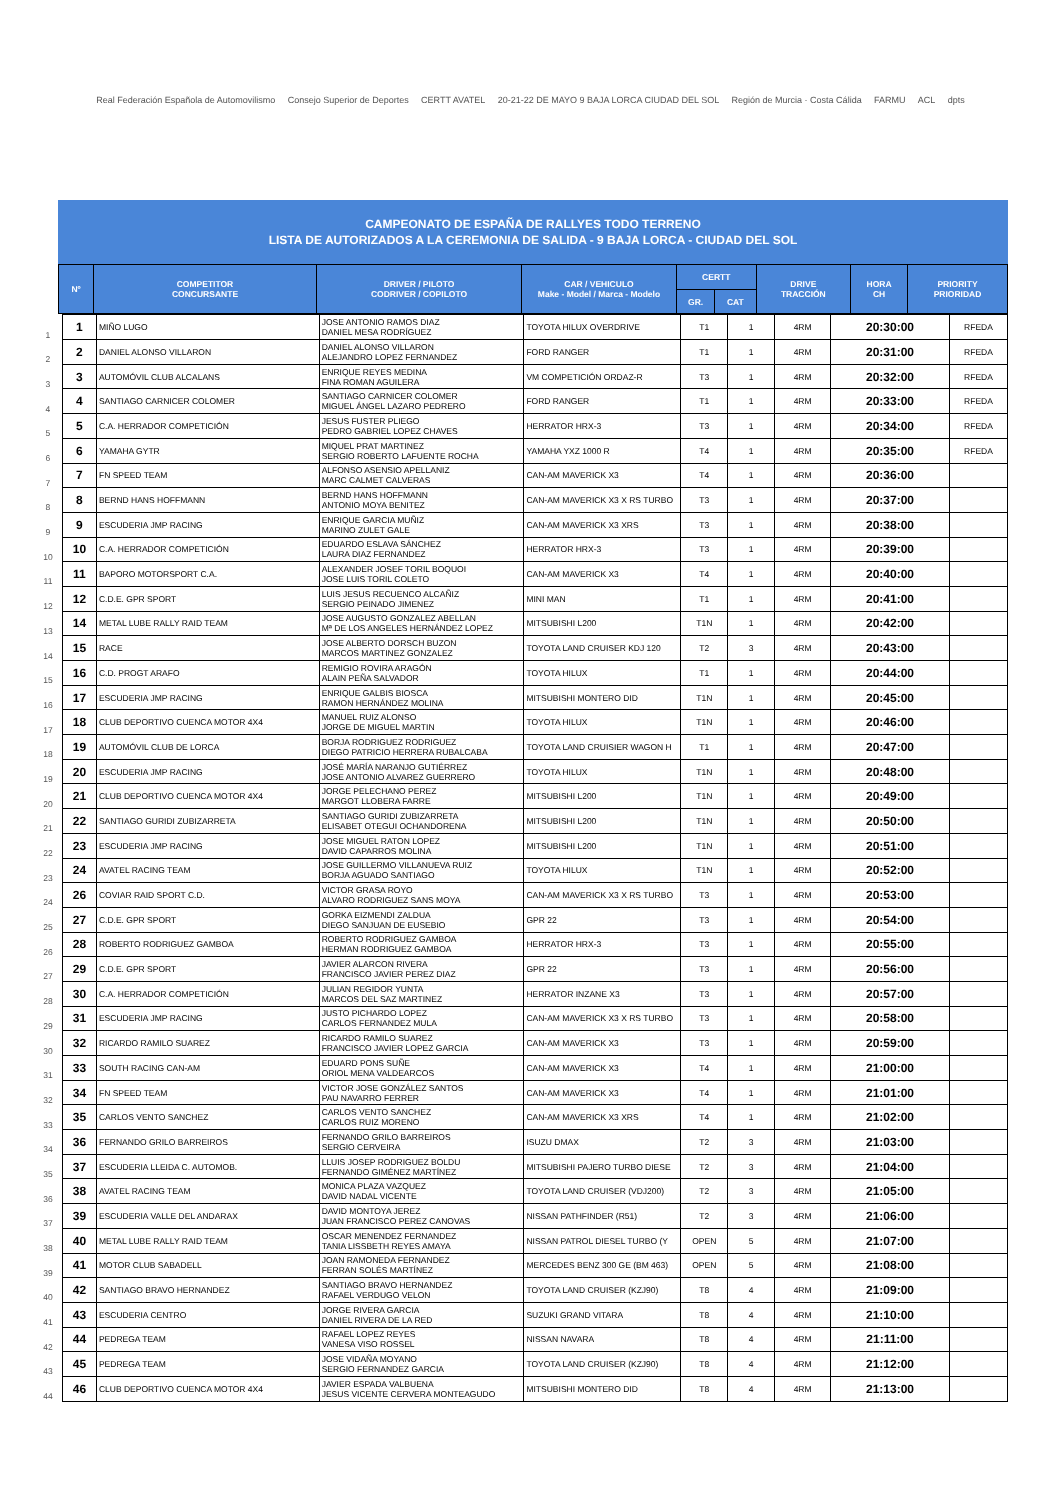Real Federación Española de Automovilismo Consejo Superior de Deportes CERTT AVATEL 20-21-22 DE MAYO 9 BAJA LORCA CIUDAD DEL SOL Región de Murcia · Costa Cálida FARMU ACL dpts
CAMPEONATO DE ESPAÑA DE RALLYES TODO TERRENO
LISTA DE AUTORIZADOS A LA CEREMONIA DE SALIDA - 9 BAJA LORCA - CIUDAD DEL SOL
| Nº | COMPETITOR CONCURSANTE | DRIVER / PILOTO CODRIVER / COPILOTO | CAR / VEHICULO Make - Model / Marca - Modelo | CERTT | | DRIVE TRACCIÓN | HORA CH | PRIORITY PRIORIDAD |
| --- | --- | --- | --- | --- | --- | --- | --- | --- |
| | | | | GR. | CAT | | | |
| 1 | 1 | MIÑO LUGO | JOSE ANTONIO RAMOS DIAZ DANIEL MESA RODRÍGUEZ | TOYOTA HILUX OVERDRIVE | T1 | 1 | 4RM | 20:30:00 | RFEDA |
| 2 | 2 | DANIEL ALONSO VILLARON | DANIEL ALONSO VILLARON ALEJANDRO LOPEZ FERNANDEZ | FORD RANGER | T1 | 1 | 4RM | 20:31:00 | RFEDA |
| 3 | 3 | AUTOMÓVIL CLUB ALCALANS | ENRIQUE REYES MEDINA FINA ROMAN AGUILERA | VM COMPETICIÓN ORDAZ-R | T3 | 1 | 4RM | 20:32:00 | RFEDA |
| 4 | 4 | SANTIAGO CARNICER COLOMER | SANTIAGO CARNICER COLOMER MIGUEL ÁNGEL LAZARO PEDRERO | FORD RANGER | T1 | 1 | 4RM | 20:33:00 | RFEDA |
| 5 | 5 | C.A. HERRADOR COMPETICIÓN | JESUS FUSTER PLIEGO PEDRO GABRIEL LOPEZ CHAVES | HERRATOR HRX-3 | T3 | 1 | 4RM | 20:34:00 | RFEDA |
| 6 | 6 | YAMAHA GYTR | MIQUEL PRAT MARTINEZ SERGIO ROBERTO LAFUENTE ROCHA | YAMAHA YXZ 1000 R | T4 | 1 | 4RM | 20:35:00 | RFEDA |
| 7 | 7 | FN SPEED TEAM | ALFONSO ASENSIO APELLANIZ MARC CALMET CALVERAS | CAN-AM MAVERICK X3 | T4 | 1 | 4RM | 20:36:00 | |
| 8 | 8 | BERND HANS HOFFMANN | BERND HANS HOFFMANN ANTONIO MOYA BENITEZ | CAN-AM MAVERICK X3 X RS TURBO | T3 | 1 | 4RM | 20:37:00 | |
| 9 | 9 | ESCUDERIA JMP RACING | ENRIQUE GARCIA MUÑIZ MARINO ZULET GALE | CAN-AM MAVERICK X3 XRS | T3 | 1 | 4RM | 20:38:00 | |
| 10 | 10 | C.A. HERRADOR COMPETICIÓN | EDUARDO ESLAVA SÁNCHEZ LAURA DIAZ FERNANDEZ | HERRATOR HRX-3 | T3 | 1 | 4RM | 20:39:00 | |
| 11 | 11 | BAPORO MOTORSPORT C.A. | ALEXANDER JOSEF TORIL BOQUOI JOSE LUIS TORIL COLETO | CAN-AM MAVERICK X3 | T4 | 1 | 4RM | 20:40:00 | |
| 12 | 12 | C.D.E. GPR SPORT | LUIS JESUS RECUENCO ALCAÑIZ SERGIO PEINADO JIMENEZ | MINI MAN | T1 | 1 | 4RM | 20:41:00 | |
| 13 | 14 | METAL LUBE RALLY RAID TEAM | JOSE AUGUSTO GONZALEZ ABELLAN Mª DE LOS ANGELES HERNÁNDEZ LOPEZ | MITSUBISHI L200 | T1N | 1 | 4RM | 20:42:00 | |
| 14 | 15 | RACE | JOSE ALBERTO DORSCH BUZON MARCOS MARTINEZ GONZALEZ | TOYOTA LAND CRUISER KDJ 120 | T2 | 3 | 4RM | 20:43:00 | |
| 15 | 16 | C.D. PROGT ARAFO | REMIGIO ROVIRA ARAGÓN ALAIN PEÑA SALVADOR | TOYOTA HILUX | T1 | 1 | 4RM | 20:44:00 | |
| 16 | 17 | ESCUDERIA JMP RACING | ENRIQUE GALBIS BIOSCA RAMON HERNÁNDEZ MOLINA | MITSUBISHI MONTERO DID | T1N | 1 | 4RM | 20:45:00 | |
| 17 | 18 | CLUB DEPORTIVO CUENCA MOTOR 4X4 | MANUEL RUIZ ALONSO JORGE DE MIGUEL MARTIN | TOYOTA HILUX | T1N | 1 | 4RM | 20:46:00 | |
| 18 | 19 | AUTOMÓVIL CLUB DE LORCA | BORJA RODRIGUEZ RODRIGUEZ DIEGO PATRICIO HERRERA RUBALCABA | TOYOTA LAND CRUISIER WAGON H | T1 | 1 | 4RM | 20:47:00 | |
| 19 | 20 | ESCUDERIA JMP RACING | JOSÉ MARÍA NARANJO GUTIÉRREZ JOSE ANTONIO ALVAREZ GUERRERO | TOYOTA HILUX | T1N | 1 | 4RM | 20:48:00 | |
| 20 | 21 | CLUB DEPORTIVO CUENCA MOTOR 4X4 | JORGE PELECHANO PEREZ MARGOT LLOBERA FARRE | MITSUBISHI L200 | T1N | 1 | 4RM | 20:49:00 | |
| 21 | 22 | SANTIAGO GURIDI ZUBIZARRETA | SANTIAGO GURIDI ZUBIZARRETA ELISABET OTEGUI OCHANDORENA | MITSUBISHI L200 | T1N | 1 | 4RM | 20:50:00 | |
| 22 | 23 | ESCUDERIA JMP RACING | JOSE MIGUEL RATON LOPEZ DAVID CAPARROS MOLINA | MITSUBISHI L200 | T1N | 1 | 4RM | 20:51:00 | |
| 23 | 24 | AVATEL RACING TEAM | JOSE GUILLERMO VILLANUEVA RUIZ BORJA AGUADO SANTIAGO | TOYOTA HILUX | T1N | 1 | 4RM | 20:52:00 | |
| 24 | 26 | COVIAR RAID SPORT C.D. | VICTOR GRASA ROYO ALVARO RODRIGUEZ SANS MOYA | CAN-AM MAVERICK X3 X RS TURBO | T3 | 1 | 4RM | 20:53:00 | |
| 25 | 27 | C.D.E. GPR SPORT | GORKA EIZMENDI ZALDUA DIEGO SANJUAN DE EUSEBIO | GPR 22 | T3 | 1 | 4RM | 20:54:00 | |
| 26 | 28 | ROBERTO RODRIGUEZ GAMBOA | ROBERTO RODRIGUEZ GAMBOA HERMAN RODRIGUEZ GAMBOA | HERRATOR HRX-3 | T3 | 1 | 4RM | 20:55:00 | |
| 27 | 29 | C.D.E. GPR SPORT | JAVIER ALARCON RIVERA FRANCISCO JAVIER PEREZ DIAZ | GPR 22 | T3 | 1 | 4RM | 20:56:00 | |
| 28 | 30 | C.A. HERRADOR COMPETICIÓN | JULIAN REGIDOR YUNTA MARCOS DEL SAZ MARTINEZ | HERRATOR INZANE X3 | T3 | 1 | 4RM | 20:57:00 | |
| 29 | 31 | ESCUDERIA JMP RACING | JUSTO PICHARDO LOPEZ CARLOS FERNANDEZ MULA | CAN-AM MAVERICK X3 X RS TURBO | T3 | 1 | 4RM | 20:58:00 | |
| 30 | 32 | RICARDO RAMILO SUAREZ | RICARDO RAMILO SUAREZ FRANCISCO JAVIER LOPEZ GARCIA | CAN-AM MAVERICK X3 | T3 | 1 | 4RM | 20:59:00 | |
| 31 | 33 | SOUTH RACING CAN-AM | EDUARD PONS SUÑE ORIOL MENA VALDEARCOS | CAN-AM MAVERICK X3 | T4 | 1 | 4RM | 21:00:00 | |
| 32 | 34 | FN SPEED TEAM | VICTOR JOSE GONZÁLEZ SANTOS PAU NAVARRO FERRER | CAN-AM MAVERICK X3 | T4 | 1 | 4RM | 21:01:00 | |
| 33 | 35 | CARLOS VENTO SANCHEZ | CARLOS VENTO SANCHEZ CARLOS RUIZ MORENO | CAN-AM MAVERICK X3 XRS | T4 | 1 | 4RM | 21:02:00 | |
| 34 | 36 | FERNANDO GRILO BARREIROS | FERNANDO GRILO BARREIROS SERGIO CERVEIRA | ISUZU DMAX | T2 | 3 | 4RM | 21:03:00 | |
| 35 | 37 | ESCUDERIA LLEIDA C. AUTOMOB. | LLUIS JOSEP RODRIGUEZ BOLDU FERNANDO GIMÉNEZ MARTÍNEZ | MITSUBISHI PAJERO TURBO DIESE | T2 | 3 | 4RM | 21:04:00 | |
| 36 | 38 | AVATEL RACING TEAM | MONICA PLAZA VAZQUEZ DAVID NADAL VICENTE | TOYOTA LAND CRUISER (VDJ200) | T2 | 3 | 4RM | 21:05:00 | |
| 37 | 39 | ESCUDERIA VALLE DEL ANDARAX | DAVID MONTOYA JEREZ JUAN FRANCISCO PEREZ CANOVAS | NISSAN PATHFINDER (R51) | T2 | 3 | 4RM | 21:06:00 | |
| 38 | 40 | METAL LUBE RALLY RAID TEAM | OSCAR MENENDEZ FERNANDEZ TANIA LISSBETH REYES AMAYA | NISSAN PATROL DIESEL TURBO (Y | OPEN | 5 | 4RM | 21:07:00 | |
| 39 | 41 | MOTOR CLUB SABADELL | JOAN RAMONEDA FERNANDEZ FERRAN SOLÉS MARTÍNEZ | MERCEDES BENZ 300 GE (BM 463) | OPEN | 5 | 4RM | 21:08:00 | |
| 40 | 42 | SANTIAGO BRAVO HERNANDEZ | SANTIAGO BRAVO HERNANDEZ RAFAEL VERDUGO VELON | TOYOTA LAND CRUISER (KZJ90) | T8 | 4 | 4RM | 21:09:00 | |
| 41 | 43 | ESCUDERIA CENTRO | JORGE RIVERA GARCIA DANIEL RIVERA DE LA RED | SUZUKI GRAND VITARA | T8 | 4 | 4RM | 21:10:00 | |
| 42 | 44 | PEDREGA TEAM | RAFAEL LOPEZ REYES VANESA VISO ROSSEL | NISSAN NAVARA | T8 | 4 | 4RM | 21:11:00 | |
| 43 | 45 | PEDREGA TEAM | JOSE VIDAÑA MOYANO SERGIO FERNANDEZ GARCIA | TOYOTA LAND CRUISER (KZJ90) | T8 | 4 | 4RM | 21:12:00 | |
| 44 | 46 | CLUB DEPORTIVO CUENCA MOTOR 4X4 | JAVIER ESPADA VALBUENA JESUS VICENTE CERVERA MONTEAGUDO | MITSUBISHI MONTERO DID | T8 | 4 | 4RM | 21:13:00 | |